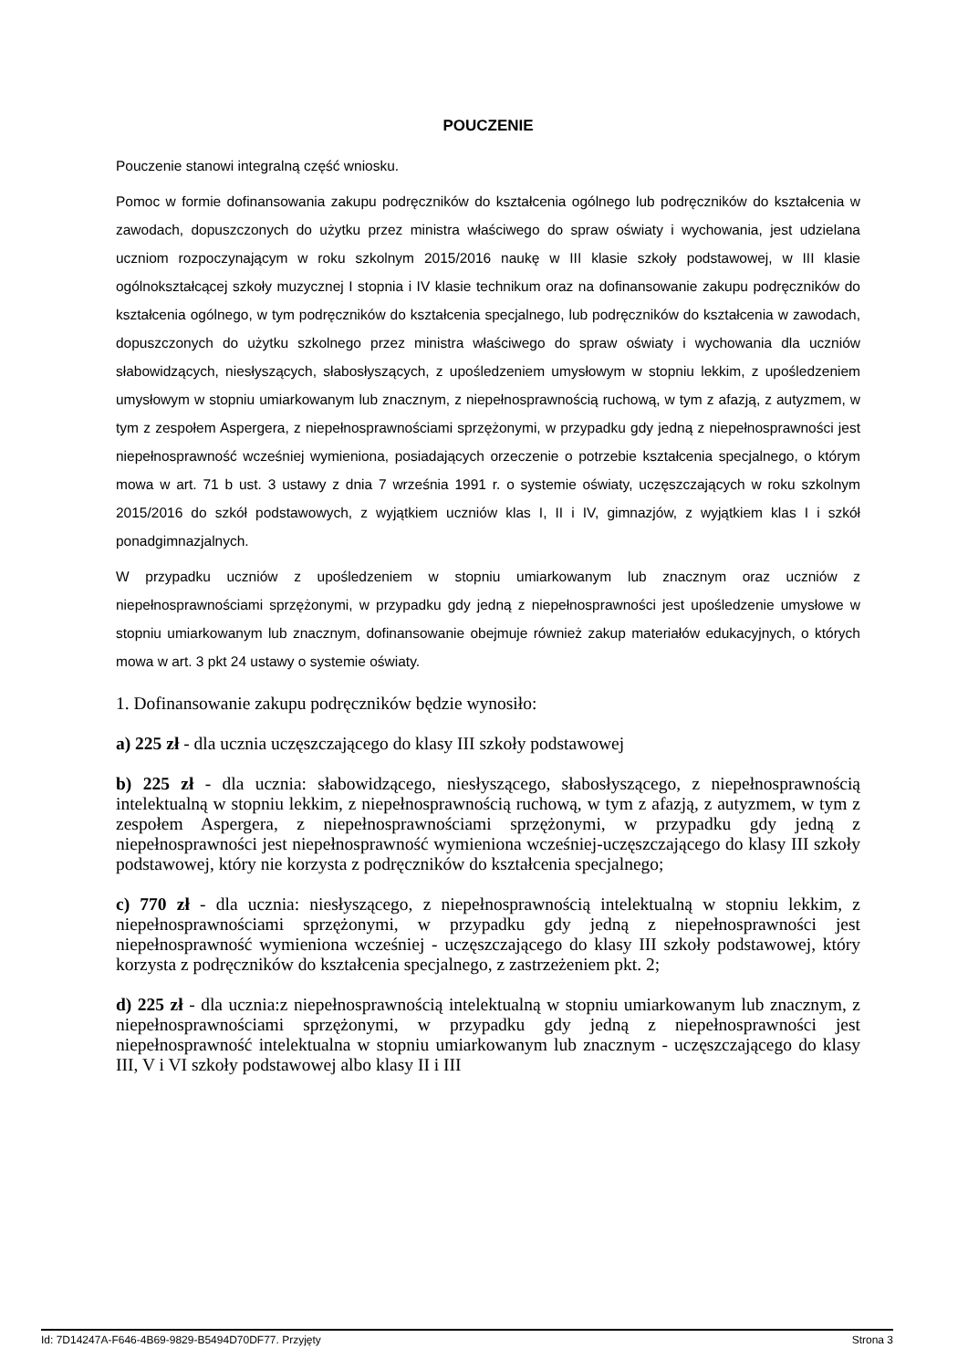POUCZENIE
Pouczenie stanowi integralną część wniosku.
Pomoc w formie dofinansowania zakupu podręczników do kształcenia ogólnego lub podręczników do kształcenia w zawodach, dopuszczonych do użytku przez ministra właściwego do spraw oświaty i wychowania, jest udzielana uczniom rozpoczynającym w roku szkolnym 2015/2016 naukę w III klasie szkoły podstawowej, w III klasie ogólnokształcącej szkoły muzycznej I stopnia i IV klasie technikum oraz na dofinansowanie zakupu podręczników do kształcenia ogólnego, w tym podręczników do kształcenia specjalnego, lub podręczników do kształcenia w zawodach, dopuszczonych do użytku szkolnego przez ministra właściwego do spraw oświaty i wychowania dla uczniów słabowidzących, niesłyszących, słabosłyszących, z upośledzeniem umysłowym w stopniu lekkim, z upośledzeniem umysłowym w stopniu umiarkowanym lub znacznym, z niepełnosprawnością ruchową, w tym z afazją, z autyzmem, w tym z zespołem Aspergera, z niepełnosprawnościami sprzężonymi, w przypadku gdy jedną z niepełnosprawności jest niepełnosprawność wcześniej wymieniona, posiadających orzeczenie o potrzebie kształcenia specjalnego, o którym mowa w art. 71 b ust. 3 ustawy z dnia 7 września 1991 r. o systemie oświaty, uczęszczających w roku szkolnym 2015/2016 do szkół podstawowych, z wyjątkiem uczniów klas I, II i IV, gimnazjów, z wyjątkiem klas I i szkół ponadgimnazjalnych.
W przypadku uczniów z upośledzeniem w stopniu umiarkowanym lub znacznym oraz uczniów z niepełnosprawnościami sprzężonymi, w przypadku gdy jedną z niepełnosprawności jest upośledzenie umysłowe w stopniu umiarkowanym lub znacznym, dofinansowanie obejmuje również zakup materiałów edukacyjnych, o których mowa w art. 3 pkt 24 ustawy o systemie oświaty.
1. Dofinansowanie zakupu podręczników będzie wynosiło:
a) 225 zł - dla ucznia uczęszczającego do klasy III szkoły podstawowej
b) 225 zł - dla ucznia: słabowidzącego, niesłyszącego, słabosłyszącego, z niepełnosprawnością intelektualną w stopniu lekkim, z niepełnosprawnością ruchową, w tym z afazją, z autyzmem, w tym z zespołem Aspergera, z niepełnosprawnościami sprzężonymi, w przypadku gdy jedną z niepełnosprawności jest niepełnosprawność wymieniona wcześniej-uczęszczającego do klasy III szkoły podstawowej, który nie korzysta z podręczników do kształcenia specjalnego;
c) 770 zł - dla ucznia: niesłyszącego, z niepełnosprawnością intelektualną w stopniu lekkim, z niepełnosprawnościami sprzężonymi, w przypadku gdy jedną z niepełnosprawności jest niepełnosprawność wymieniona wcześniej - uczęszczającego do klasy III szkoły podstawowej, który korzysta z podręczników do kształcenia specjalnego, z zastrzeżeniem pkt. 2;
d) 225 zł - dla ucznia:z niepełnosprawnością intelektualną w stopniu umiarkowanym lub znacznym, z niepełnosprawnościami sprzężonymi, w przypadku gdy jedną z niepełnosprawności jest niepełnosprawność intelektualna w stopniu umiarkowanym lub znacznym - uczęszczającego do klasy III, V i VI szkoły podstawowej albo klasy II i III
Id: 7D14247A-F646-4B69-9829-B5494D70DF77. Przyjęty Strona 3